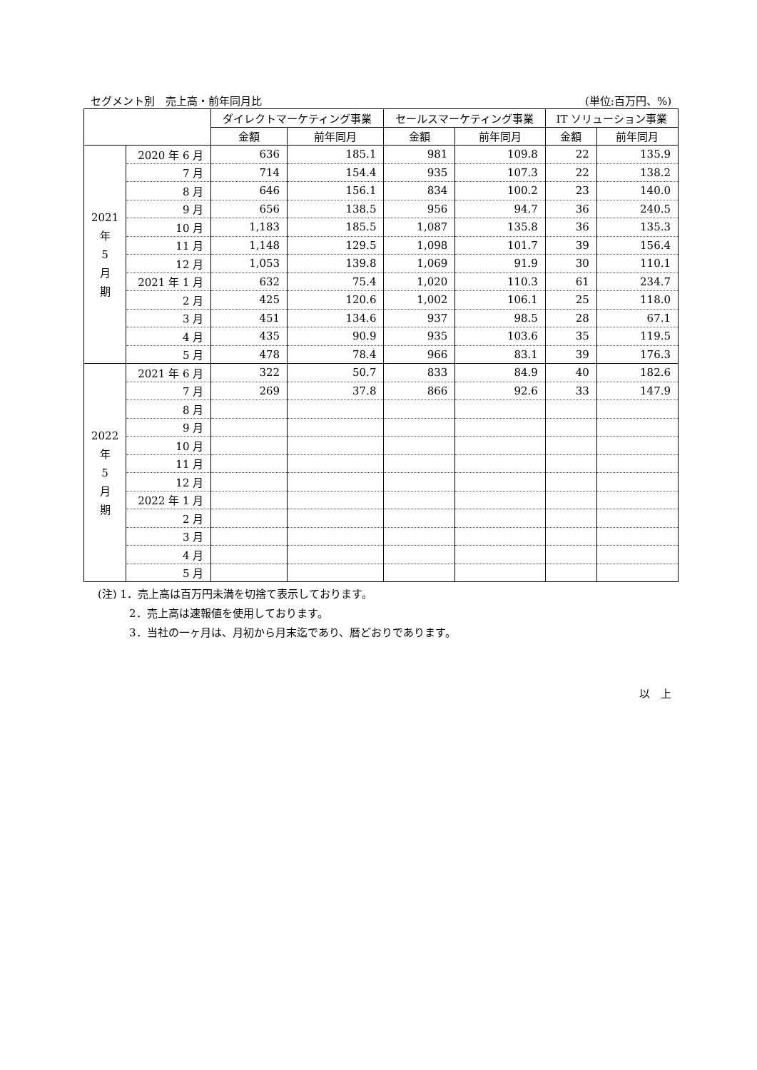セグメント別　売上高・前年同月比 (単位:百万円、%)
| | | ダイレクトマーケティング事業 | | セールスマーケティング事業 | | IT ソリューション事業 | |
| --- | --- | --- | --- | --- | --- | --- | --- |
| | | 金額 | 前年同月 | 金額 | 前年同月 | 金額 | 前年同月 |
| 2021 年 5 月 期 | 2020 年 6 月 | 636 | 185.1 | 981 | 109.8 | 22 | 135.9 |
| | 7 月 | 714 | 154.4 | 935 | 107.3 | 22 | 138.2 |
| | 8 月 | 646 | 156.1 | 834 | 100.2 | 23 | 140.0 |
| | 9 月 | 656 | 138.5 | 956 | 94.7 | 36 | 240.5 |
| | 10 月 | 1,183 | 185.5 | 1,087 | 135.8 | 36 | 135.3 |
| | 11 月 | 1,148 | 129.5 | 1,098 | 101.7 | 39 | 156.4 |
| | 12 月 | 1,053 | 139.8 | 1,069 | 91.9 | 30 | 110.1 |
| | 2021 年 1 月 | 632 | 75.4 | 1,020 | 110.3 | 61 | 234.7 |
| | 2 月 | 425 | 120.6 | 1,002 | 106.1 | 25 | 118.0 |
| | 3 月 | 451 | 134.6 | 937 | 98.5 | 28 | 67.1 |
| | 4 月 | 435 | 90.9 | 935 | 103.6 | 35 | 119.5 |
| | 5 月 | 478 | 78.4 | 966 | 83.1 | 39 | 176.3 |
| 2022 年 5 月 期 | 2021 年 6 月 | 322 | 50.7 | 833 | 84.9 | 40 | 182.6 |
| | 7 月 | 269 | 37.8 | 866 | 92.6 | 33 | 147.9 |
| | 8 月 | | | | | | |
| | 9 月 | | | | | | |
| | 10 月 | | | | | | |
| | 11 月 | | | | | | |
| | 12 月 | | | | | | |
| | 2022 年 1 月 | | | | | | |
| | 2 月 | | | | | | |
| | 3 月 | | | | | | |
| | 4 月 | | | | | | |
| | 5 月 | | | | | | |
(注) 1．売上高は百万円未満を切捨て表示しております。
2．売上高は速報値を使用しております。
3．当社の一ヶ月は、月初から月末迄であり、暦どおりであります。
以　上